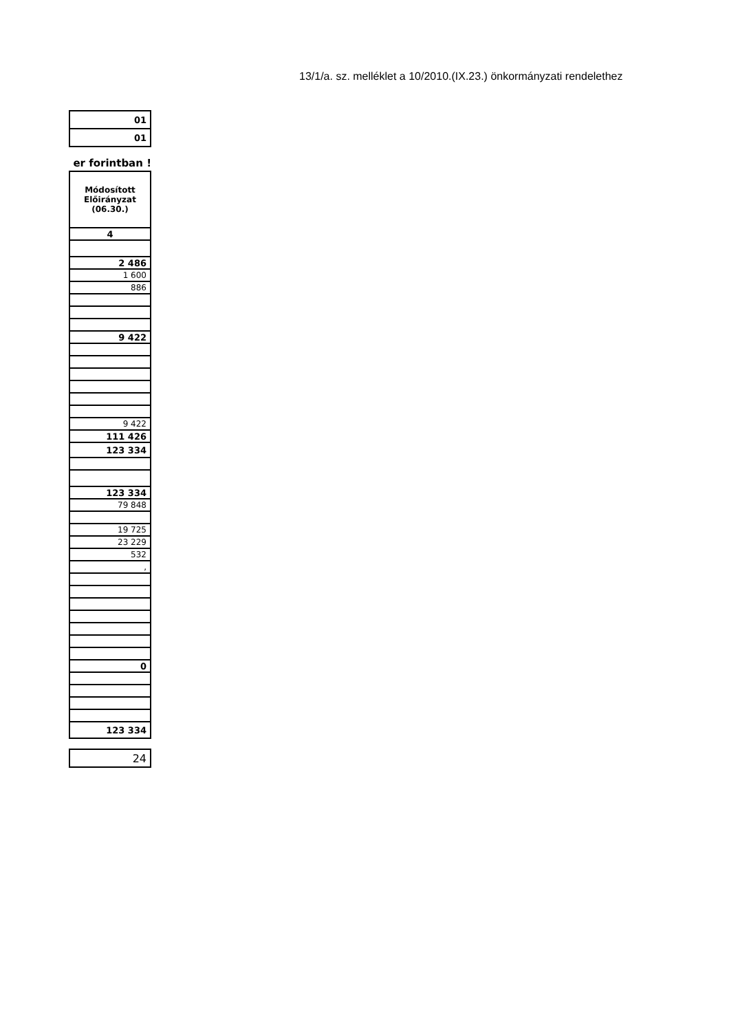13/1/a. sz. melléklet a 10/2010.(IX.23.) önkormányzati rendelethez
| 01 |
| 01 |
er forintban !
| Módosított Előirányzat (06.30.) |
| 4 |
| 2 486 |
| 1 600 |
| 886 |
| 9 422 |
| 9 422 |
| 111 426 |
| 123 334 |
| 123 334 |
| 79 848 |
| 19 725 |
| 23 229 |
| 532 |
| , |
| 0 |
| 123 334 |
| 24 |